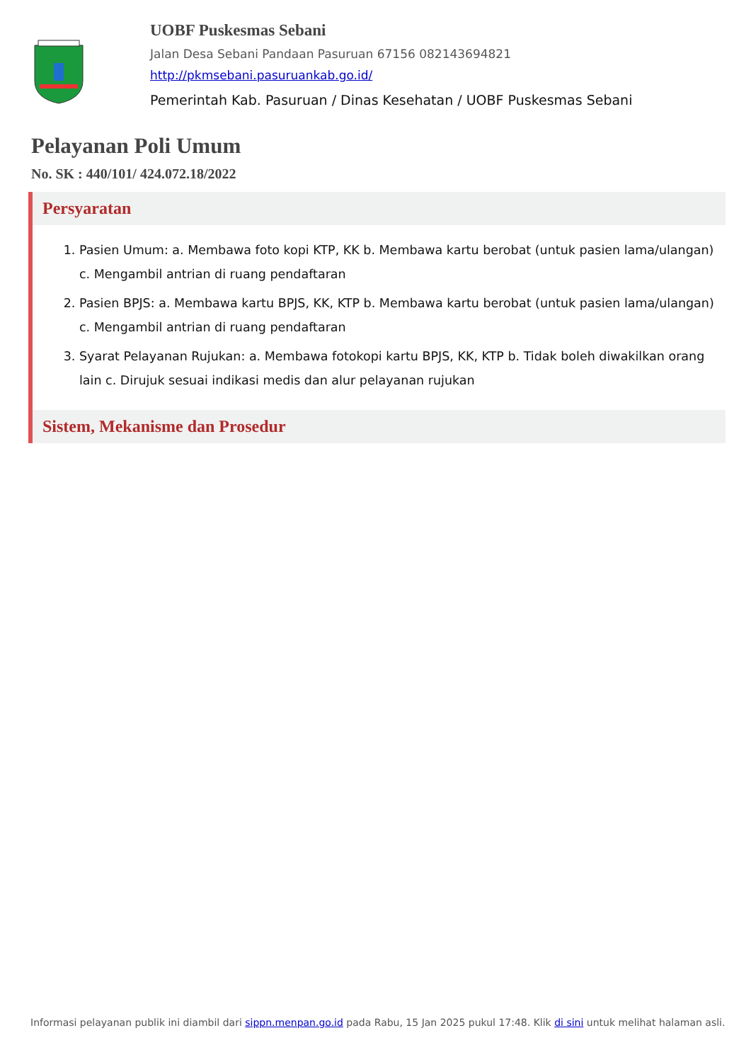UOBF Puskesmas Sebani
Jalan Desa Sebani Pandaan Pasuruan 67156 082143694821
http://pkmsebani.pasuruankab.go.id/
Pemerintah Kab. Pasuruan / Dinas Kesehatan / UOBF Puskesmas Sebani
Pelayanan Poli Umum
No. SK : 440/101/ 424.072.18/2022
Persyaratan
1. Pasien Umum: a. Membawa foto kopi KTP, KK b. Membawa kartu berobat (untuk pasien lama/ulangan) c. Mengambil antrian di ruang pendaftaran
2. Pasien BPJS: a. Membawa kartu BPJS, KK, KTP b. Membawa kartu berobat (untuk pasien lama/ulangan) c. Mengambil antrian di ruang pendaftaran
3. Syarat Pelayanan Rujukan: a. Membawa fotokopi kartu BPJS, KK, KTP b. Tidak boleh diwakilkan orang lain c. Dirujuk sesuai indikasi medis dan alur pelayanan rujukan
Sistem, Mekanisme dan Prosedur
Informasi pelayanan publik ini diambil dari sippn.menpan.go.id pada Rabu, 15 Jan 2025 pukul 17:48. Klik di sini untuk melihat halaman asli.